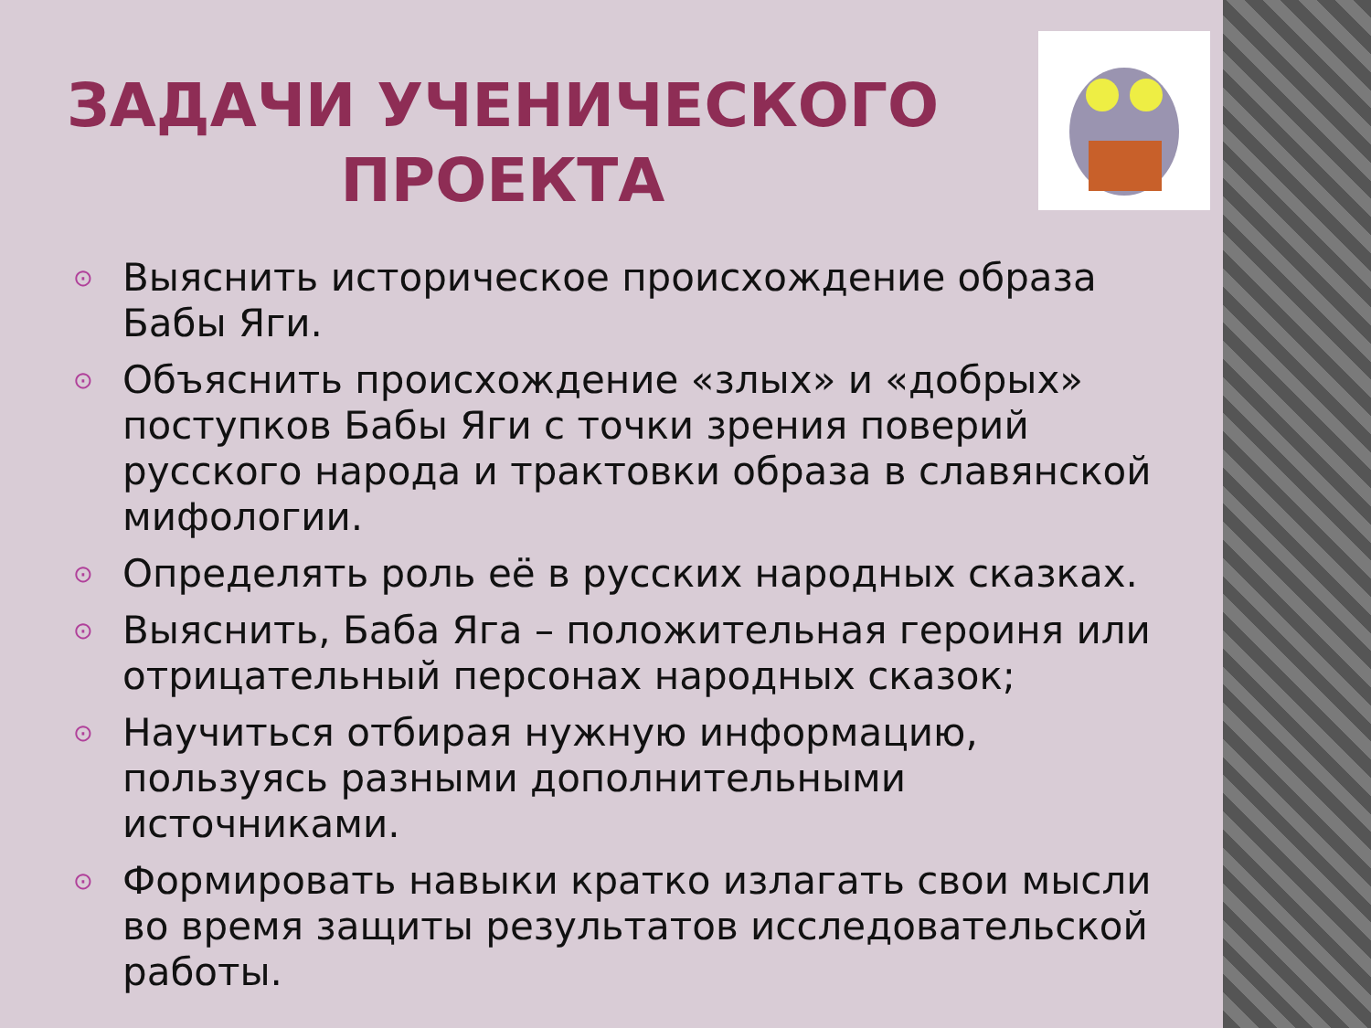ЗАДАЧИ УЧЕНИЧЕСКОГО ПРОЕКТА
⊙ Выяснить историческое происхождение образа Бабы Яги.
⊙ Объяснить происхождение «злых» и «добрых» поступков Бабы Яги с точки зрения поверий русского народа и трактовки образа в славянской мифологии.
⊙ Определять роль её в русских народных сказках.
⊙ Выяснить, Баба Яга – положительная героиня или отрицательный персонах народных сказок;
⊙ Научиться отбирая нужную информацию, пользуясь разными дополнительными источниками.
⊙ Формировать навыки кратко излагать свои мысли во время защиты результатов исследовательской работы.